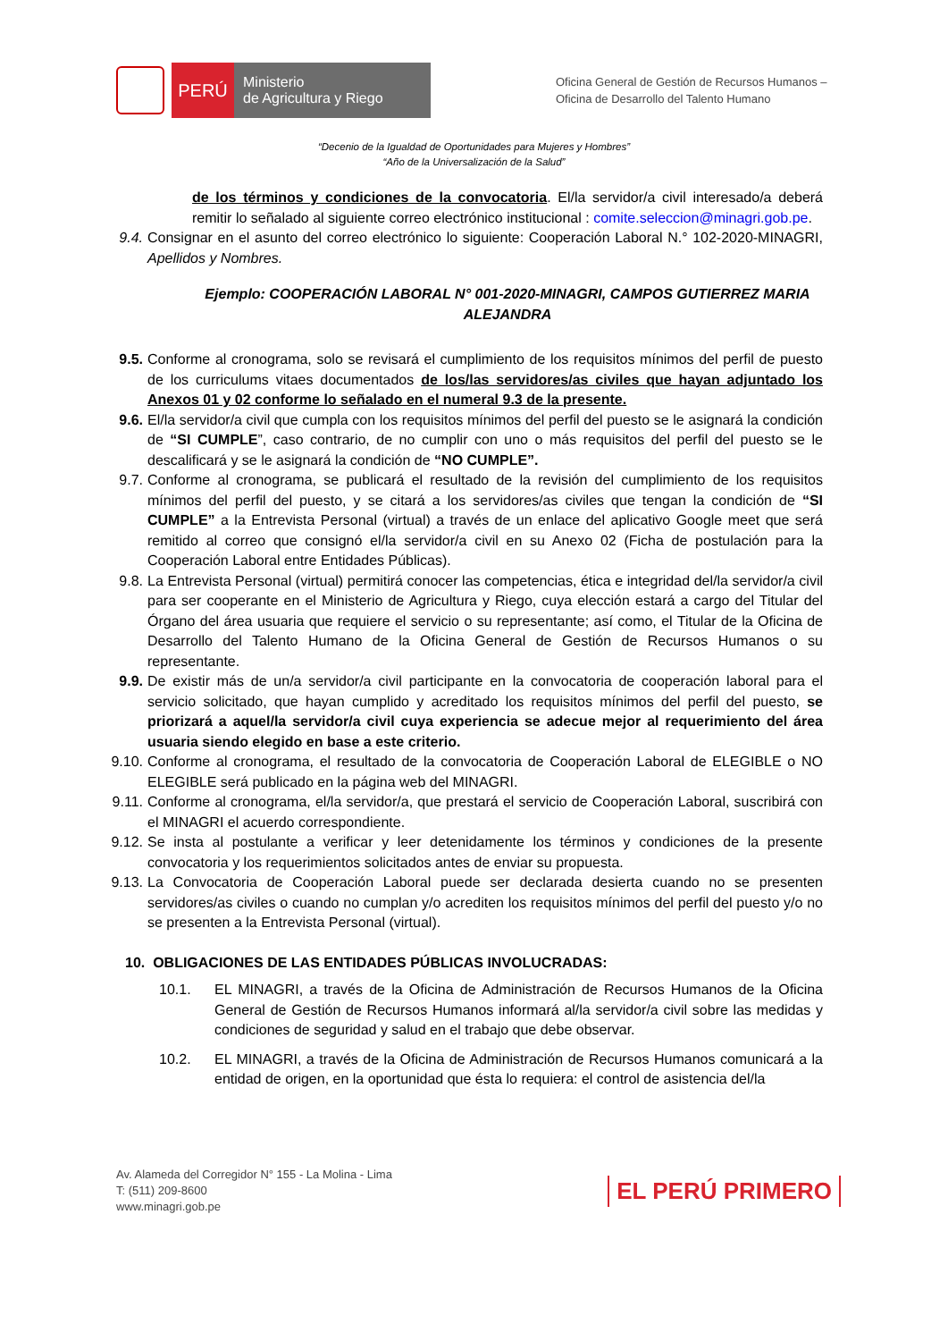PERÚ
Ministerio
de Agricultura y Riego
Oficina General de Gestión de Recursos Humanos –
Oficina de Desarrollo del Talento Humano
“Decenio de la Igualdad de Oportunidades para Mujeres y Hombres”
“Año de la Universalización de la Salud”
de los términos y condiciones de la convocatoria. El/la servidor/a civil interesado/a deberá remitir lo señalado al siguiente correo electrónico institucional : comite.seleccion@minagri.gob.pe.
9.4. Consignar en el asunto del correo electrónico lo siguiente: Cooperación Laboral N.° 102-2020-MINAGRI, Apellidos y Nombres.
Ejemplo: COOPERACIÓN LABORAL N° 001-2020-MINAGRI, CAMPOS GUTIERREZ MARIA ALEJANDRA
9.5. Conforme al cronograma, solo se revisará el cumplimiento de los requisitos mínimos del perfil de puesto de los curriculums vitaes documentados de los/las servidores/as civiles que hayan adjuntado los Anexos 01 y 02 conforme lo señalado en el numeral 9.3 de la presente.
9.6. El/la servidor/a civil que cumpla con los requisitos mínimos del perfil del puesto se le asignará la condición de “SI CUMPLE”, caso contrario, de no cumplir con uno o más requisitos del perfil del puesto se le descalificará y se le asignará la condición de “NO CUMPLE”.
9.7. Conforme al cronograma, se publicará el resultado de la revisión del cumplimiento de los requisitos mínimos del perfil del puesto, y se citará a los servidores/as civiles que tengan la condición de “SI CUMPLE” a la Entrevista Personal (virtual) a través de un enlace del aplicativo Google meet que será remitido al correo que consignó el/la servidor/a civil en su Anexo 02 (Ficha de postulación para la Cooperación Laboral entre Entidades Públicas).
9.8. La Entrevista Personal (virtual) permitirá conocer las competencias, ética e integridad del/la servidor/a civil para ser cooperante en el Ministerio de Agricultura y Riego, cuya elección estará a cargo del Titular del Órgano del área usuaria que requiere el servicio o su representante; así como, el Titular de la Oficina de Desarrollo del Talento Humano de la Oficina General de Gestión de Recursos Humanos o su representante.
9.9. De existir más de un/a servidor/a civil participante en la convocatoria de cooperación laboral para el servicio solicitado, que hayan cumplido y acreditado los requisitos mínimos del perfil del puesto, se priorizará a aquel/la servidor/a civil cuya experiencia se adecue mejor al requerimiento del área usuaria siendo elegido en base a este criterio.
9.10. Conforme al cronograma, el resultado de la convocatoria de Cooperación Laboral de ELEGIBLE o NO ELEGIBLE será publicado en la página web del MINAGRI.
9.11. Conforme al cronograma, el/la servidor/a, que prestará el servicio de Cooperación Laboral, suscribirá con el MINAGRI el acuerdo correspondiente.
9.12. Se insta al postulante a verificar y leer detenidamente los términos y condiciones de la presente convocatoria y los requerimientos solicitados antes de enviar su propuesta.
9.13. La Convocatoria de Cooperación Laboral puede ser declarada desierta cuando no se presenten servidores/as civiles o cuando no cumplan y/o acrediten los requisitos mínimos del perfil del puesto y/o no se presenten a la Entrevista Personal (virtual).
10. OBLIGACIONES DE LAS ENTIDADES PÚBLICAS INVOLUCRADAS:
10.1. EL MINAGRI, a través de la Oficina de Administración de Recursos Humanos de la Oficina General de Gestión de Recursos Humanos informará al/la servidor/a civil sobre las medidas y condiciones de seguridad y salud en el trabajo que debe observar.
10.2. EL MINAGRI, a través de la Oficina de Administración de Recursos Humanos comunicará a la entidad de origen, en la oportunidad que ésta lo requiera: el control de asistencia del/la
Av. Alameda del Corregidor N° 155 - La Molina - Lima
T: (511) 209-8600
www.minagri.gob.pe
EL PERÚ PRIMERO